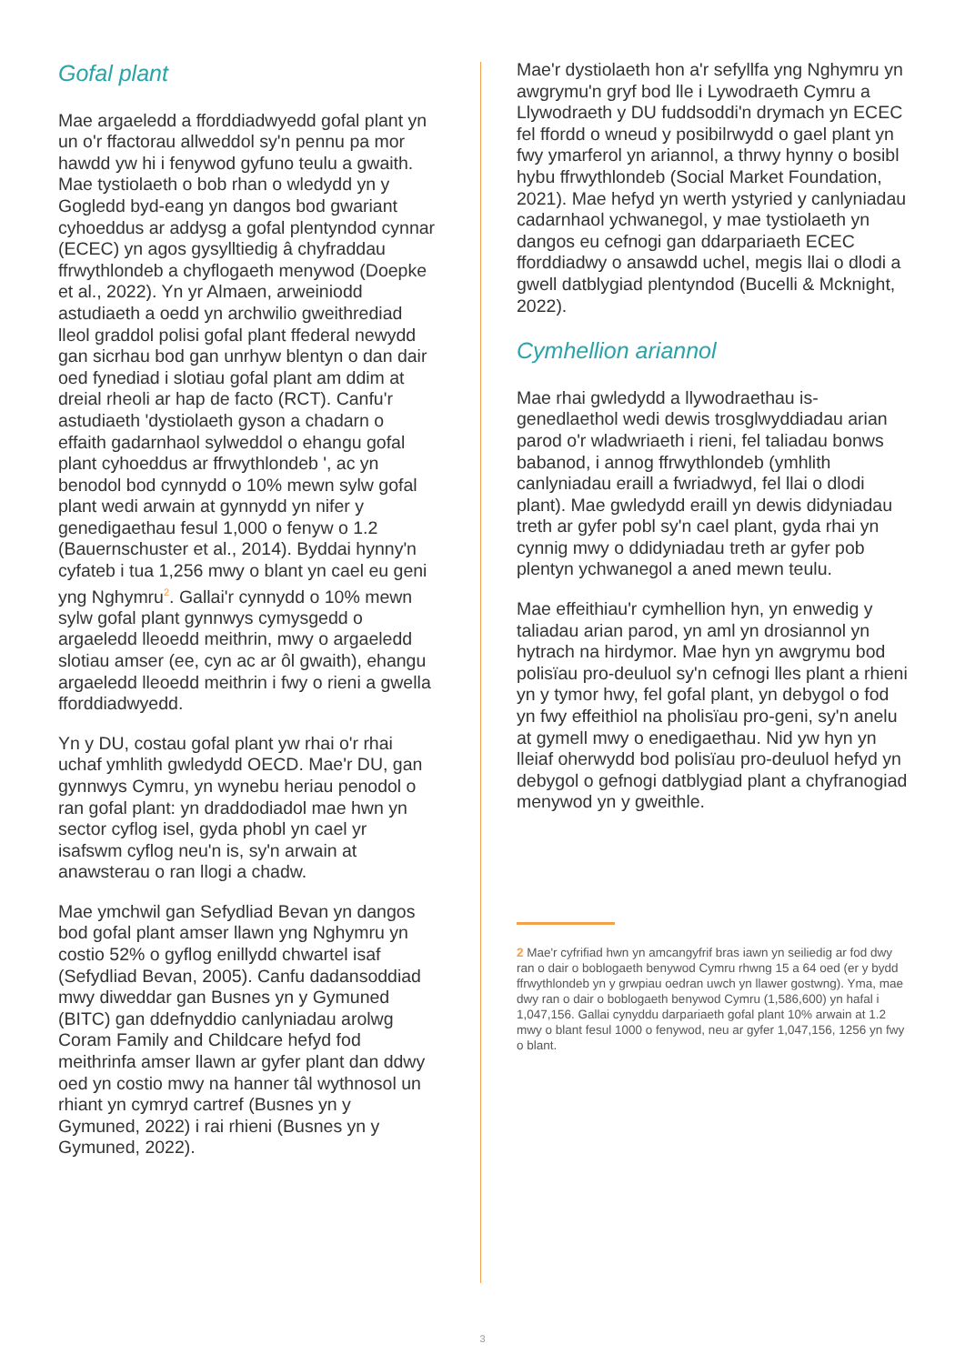Gofal plant
Mae argaeledd a fforddiadwyedd gofal plant yn un o'r ffactorau allweddol sy'n pennu pa mor hawdd yw hi i fenywod gyfuno teulu a gwaith. Mae tystiolaeth o bob rhan o wledydd yn y Gogledd byd-eang yn dangos bod gwariant cyhoeddus ar addysg a gofal plentyndod cynnar (ECEC) yn agos gysylltiedig â chyfraddau ffrwythlondeb a chyflogaeth menywod (Doepke et al., 2022). Yn yr Almaen, arweiniodd astudiaeth a oedd yn archwilio gweithrediad lleol graddol polisi gofal plant ffederal newydd gan sicrhau bod gan unrhyw blentyn o dan dair oed fynediad i slotiau gofal plant am ddim at dreial rheoli ar hap de facto (RCT). Canfu'r astudiaeth 'dystiolaeth gyson a chadarn o effaith gadarnhaol sylweddol o ehangu gofal plant cyhoeddus ar ffrwythlondeb ', ac yn benodol bod cynnydd o 10% mewn sylw gofal plant wedi arwain at gynnydd yn nifer y genedigaethau fesul 1,000 o fenyw o 1.2 (Bauernschuster et al., 2014). Byddai hynny'n cyfateb i tua 1,256 mwy o blant yn cael eu geni yng Nghymru<sup>2</sup>. Gallai'r cynnydd o 10% mewn sylw gofal plant gynnwys cymysgedd o argaeledd lleoedd meithrin, mwy o argaeledd slotiau amser (ee, cyn ac ar ôl gwaith), ehangu argaeledd lleoedd meithrin i fwy o rieni a gwella fforddiadwyedd.
Yn y DU, costau gofal plant yw rhai o'r rhai uchaf ymhlith gwledydd OECD. Mae'r DU, gan gynnwys Cymru, yn wynebu heriau penodol o ran gofal plant: yn draddodiadol mae hwn yn sector cyflog isel, gyda phobl yn cael yr isafswm cyflog neu'n is, sy'n arwain at anawsterau o ran llogi a chadw.
Mae ymchwil gan Sefydliad Bevan yn dangos bod gofal plant amser llawn yng Nghymru yn costio 52% o gyflog enillydd chwartel isaf (Sefydliad Bevan, 2005). Canfu dadansoddiad mwy diweddar gan Busnes yn y Gymuned (BITC) gan ddefnyddio canlyniadau arolwg Coram Family and Childcare hefyd fod meithrinfa amser llawn ar gyfer plant dan ddwy oed yn costio mwy na hanner tâl wythnosol un rhiant yn cymryd cartref (Busnes yn y Gymuned, 2022) i rai rhieni (Busnes yn y Gymuned, 2022).
Mae'r dystiolaeth hon a'r sefyllfa yng Nghymru yn awgrymu'n gryf bod lle i Lywodraeth Cymru a Llywodraeth y DU fuddsoddi'n drymach yn ECEC fel ffordd o wneud y posibilrwydd o gael plant yn fwy ymarferol yn ariannol, a thrwy hynny o bosibl hybu ffrwythlondeb (Social Market Foundation, 2021). Mae hefyd yn werth ystyried y canlyniadau cadarnhaol ychwanegol, y mae tystiolaeth yn dangos eu cefnogi gan ddarpariaeth ECEC fforddiadwy o ansawdd uchel, megis llai o dlodi a gwell datblygiad plentyndod (Bucelli & Mcknight, 2022).
Cymhellion ariannol
Mae rhai gwledydd a llywodraethau is-genedlaethol wedi dewis trosglwyddiadau arian parod o'r wladwriaeth i rieni, fel taliadau bonws babanod, i annog ffrwythlondeb (ymhlith canlyniadau eraill a fwriadwyd, fel llai o dlodi plant). Mae gwledydd eraill yn dewis didyniadau treth ar gyfer pobl sy'n cael plant, gyda rhai yn cynnig mwy o ddidyniadau treth ar gyfer pob plentyn ychwanegol a aned mewn teulu.
Mae effeithiau'r cymhellion hyn, yn enwedig y taliadau arian parod, yn aml yn drosiannol yn hytrach na hirdymor. Mae hyn yn awgrymu bod polisïau pro-deuluol sy'n cefnogi lles plant a rhieni yn y tymor hwy, fel gofal plant, yn debygol o fod yn fwy effeithiol na pholisïau pro-geni, sy'n anelu at gymell mwy o enedigaethau. Nid yw hyn yn lleiaf oherwydd bod polisïau pro-deuluol hefyd yn debygol o gefnogi datblygiad plant a chyfranogiad menywod yn y gweithle.
2 Mae'r cyfrifiad hwn yn amcangyfrif bras iawn yn seiliedig ar fod dwy ran o dair o boblogaeth benywod Cymru rhwng 15 a 64 oed (er y bydd ffrwythlondeb yn y grwpiau oedran uwch yn llawer gostwng). Yma, mae dwy ran o dair o boblogaeth benywod Cymru (1,586,600) yn hafal i 1,047,156. Gallai cynyddu darpariaeth gofal plant 10% arwain at 1.2 mwy o blant fesul 1000 o fenywod, neu ar gyfer 1,047,156, 1256 yn fwy o blant.
3